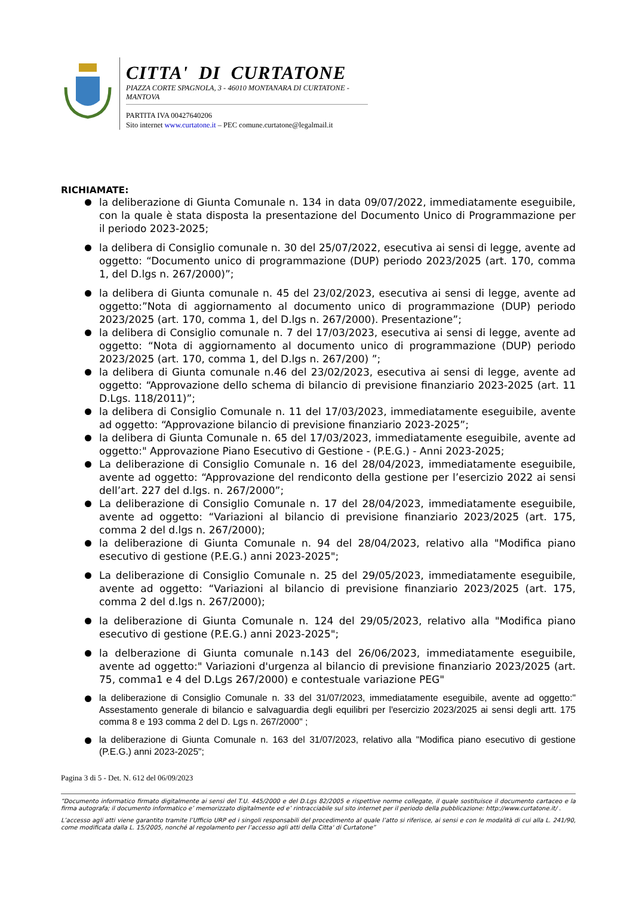CITTA' DI CURTATONE
PIAZZA CORTE SPAGNOLA, 3 - 46010 MONTANARA DI CURTATONE - MANTOVA
PARTITA IVA 00427640206
Sito internet www.curtatone.it – PEC comune.curtatone@legalmail.it
RICHIAMATE:
la deliberazione di Giunta Comunale n. 134 in data 09/07/2022, immediatamente eseguibile, con la quale è stata disposta la presentazione del Documento Unico di Programmazione per il periodo 2023-2025;
la delibera di Consiglio comunale n. 30 del 25/07/2022, esecutiva ai sensi di legge, avente ad oggetto: “Documento unico di programmazione (DUP) periodo 2023/2025 (art. 170, comma 1, del D.lgs n. 267/2000)”;
la delibera di Giunta comunale n. 45 del 23/02/2023, esecutiva ai sensi di legge, avente ad oggetto:”Nota di aggiornamento al documento unico di programmazione (DUP) periodo 2023/2025 (art. 170, comma 1, del D.lgs n. 267/2000). Presentazione”;
la delibera di Consiglio comunale n. 7 del 17/03/2023, esecutiva ai sensi di legge, avente ad oggetto: “Nota di aggiornamento al documento unico di programmazione (DUP) periodo 2023/2025 (art. 170, comma 1, del D.lgs n. 267/200) ”;
la delibera di Giunta comunale n.46 del 23/02/2023, esecutiva ai sensi di legge, avente ad oggetto: “Approvazione dello schema di bilancio di previsione finanziario 2023-2025 (art. 11 D.Lgs. 118/2011)”;
la delibera di Consiglio Comunale n. 11 del 17/03/2023, immediatamente eseguibile, avente ad oggetto: “Approvazione bilancio di previsione finanziario 2023-2025”;
la delibera di Giunta Comunale n. 65 del 17/03/2023, immediatamente eseguibile, avente ad oggetto:" Approvazione Piano Esecutivo di Gestione - (P.E.G.) - Anni 2023-2025;
La deliberazione di Consiglio Comunale n. 16 del 28/04/2023, immediatamente eseguibile, avente ad oggetto: “Approvazione del rendiconto della gestione per l’esercizio 2022 ai sensi dell’art. 227 del d.lgs. n. 267/2000”;
La deliberazione di Consiglio Comunale n. 17 del 28/04/2023, immediatamente eseguibile, avente ad oggetto: “Variazioni al bilancio di previsione finanziario 2023/2025 (art. 175, comma 2 del d.lgs n. 267/2000);
la deliberazione di Giunta Comunale n. 94 del 28/04/2023, relativo alla "Modifica piano esecutivo di gestione (P.E.G.) anni 2023-2025";
La deliberazione di Consiglio Comunale n. 25 del 29/05/2023, immediatamente eseguibile, avente ad oggetto: “Variazioni al bilancio di previsione finanziario 2023/2025 (art. 175, comma 2 del d.lgs n. 267/2000);
la deliberazione di Giunta Comunale n. 124 del 29/05/2023, relativo alla "Modifica piano esecutivo di gestione (P.E.G.) anni 2023-2025";
la delberazione di Giunta comunale n.143 del 26/06/2023, immediatamente eseguibile, avente ad oggetto:" Variazioni d'urgenza al bilancio di previsione finanziario 2023/2025 (art. 75, comma1 e 4 del D.Lgs 267/2000) e contestuale variazione PEG"
la deliberazione di Consiglio Comunale n. 33 del 31/07/2023, immediatamente eseguibile, avente ad oggetto:" Assestamento generale di bilancio e salvaguardia degli equilibri per l'esercizio 2023/2025 ai sensi degli artt. 175 comma 8 e 193 comma 2 del D. Lgs n. 267/2000" ;
la deliberazione di Giunta Comunale n. 163 del 31/07/2023, relativo alla "Modifica piano esecutivo di gestione (P.E.G.) anni 2023-2025";
Pagina 3 di 5 - Det. N. 612 del 06/09/2023
“Documento informatico firmato digitalmente ai sensi del T.U. 445/2000 e del D.Lgs 82/2005 e rispettive norme collegate, il quale sostituisce il documento cartaceo e la firma autografa; il documento informatico e’ memorizzato digitalmente ed e’ rintracciabile sul sito internet per il periodo della pubblicazione: http://www.curtatone.it/ .
L’accesso agli atti viene garantito tramite l’Ufficio URP ed i singoli responsabili del procedimento al quale l’atto si riferisce, ai sensi e con le modalità di cui alla L. 241/90, come modificata dalla L. 15/2005, nonché al regolamento per l’accesso agli atti della Citta' di Curtatone”